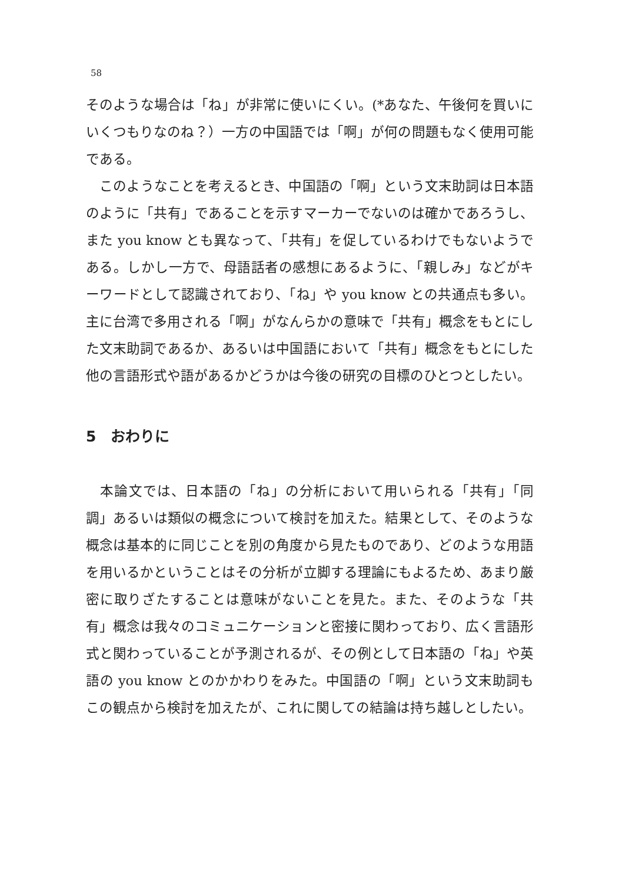58
そのような場合は「ね」が非常に使いにくい。(*あなた、午後何を買いにいくつもりなのね？）一方の中国語では「啊」が何の問題もなく使用可能である。
　このようなことを考えるとき、中国語の「啊」という文末助詞は日本語のように「共有」であることを示すマーカーでないのは確かであろうし、また you know とも異なって、「共有」を促しているわけでもないようである。しかし一方で、母語話者の感想にあるように、「親しみ」などがキーワードとして認識されており、「ね」や you know との共通点も多い。主に台湾で多用される「啊」がなんらかの意味で「共有」概念をもとにした文末助詞であるか、あるいは中国語において「共有」概念をもとにした他の言語形式や語があるかどうかは今後の研究の目標のひとつとしたい。
5　おわりに
　本論文では、日本語の「ね」の分析において用いられる「共有」「同調」あるいは類似の概念について検討を加えた。結果として、そのような概念は基本的に同じことを別の角度から見たものであり、どのような用語を用いるかということはその分析が立脚する理論にもよるため、あまり厳密に取りざたすることは意味がないことを見た。また、そのような「共有」概念は我々のコミュニケーションと密接に関わっており、広く言語形式と関わっていることが予測されるが、その例として日本語の「ね」や英語の you know とのかかわりをみた。中国語の「啊」という文末助詞もこの観点から検討を加えたが、これに関しての結論は持ち越しとしたい。